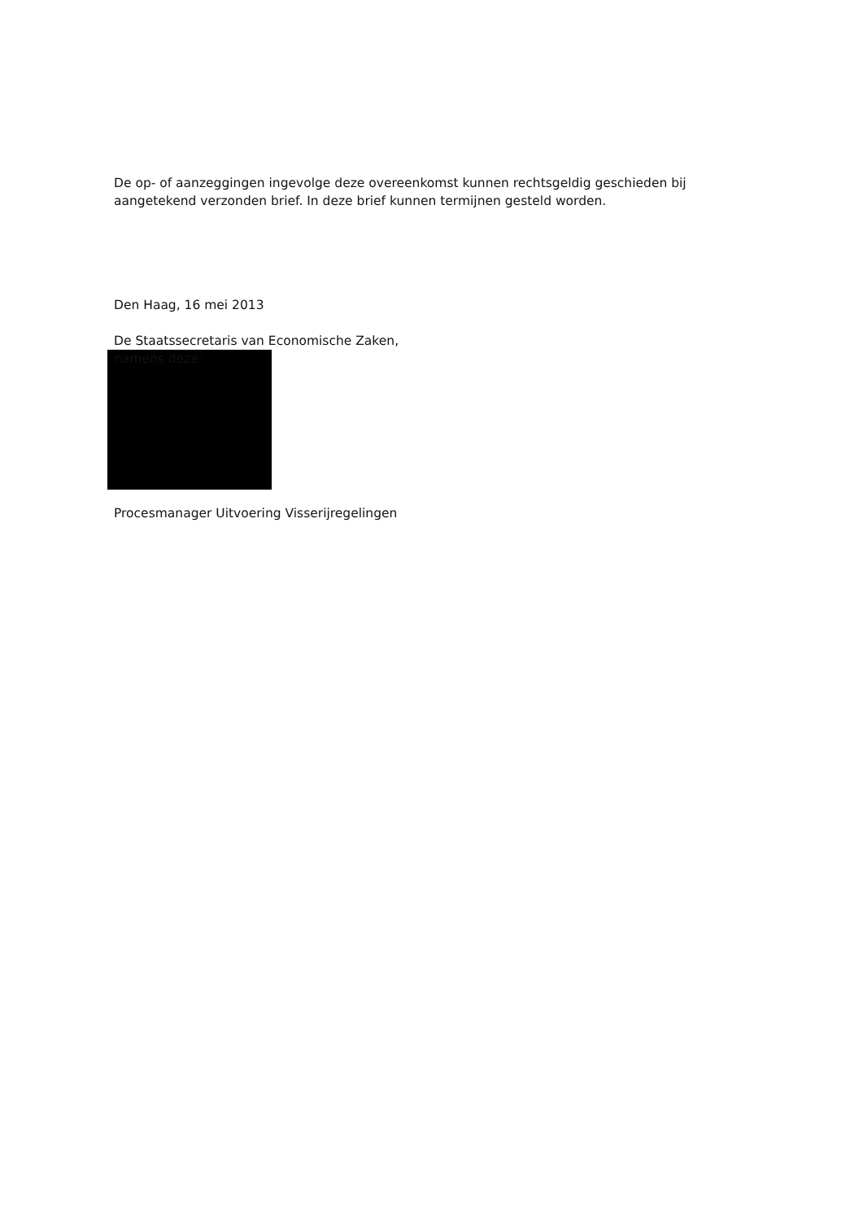De op- of aanzeggingen ingevolge deze overeenkomst kunnen rechtsgeldig geschieden bij aangetekend verzonden brief. In deze brief kunnen termijnen gesteld worden.
Den Haag, 16 mei 2013
De Staatssecretaris van Economische Zaken,
namens deze:
Procesmanager Uitvoering Visserijregelingen